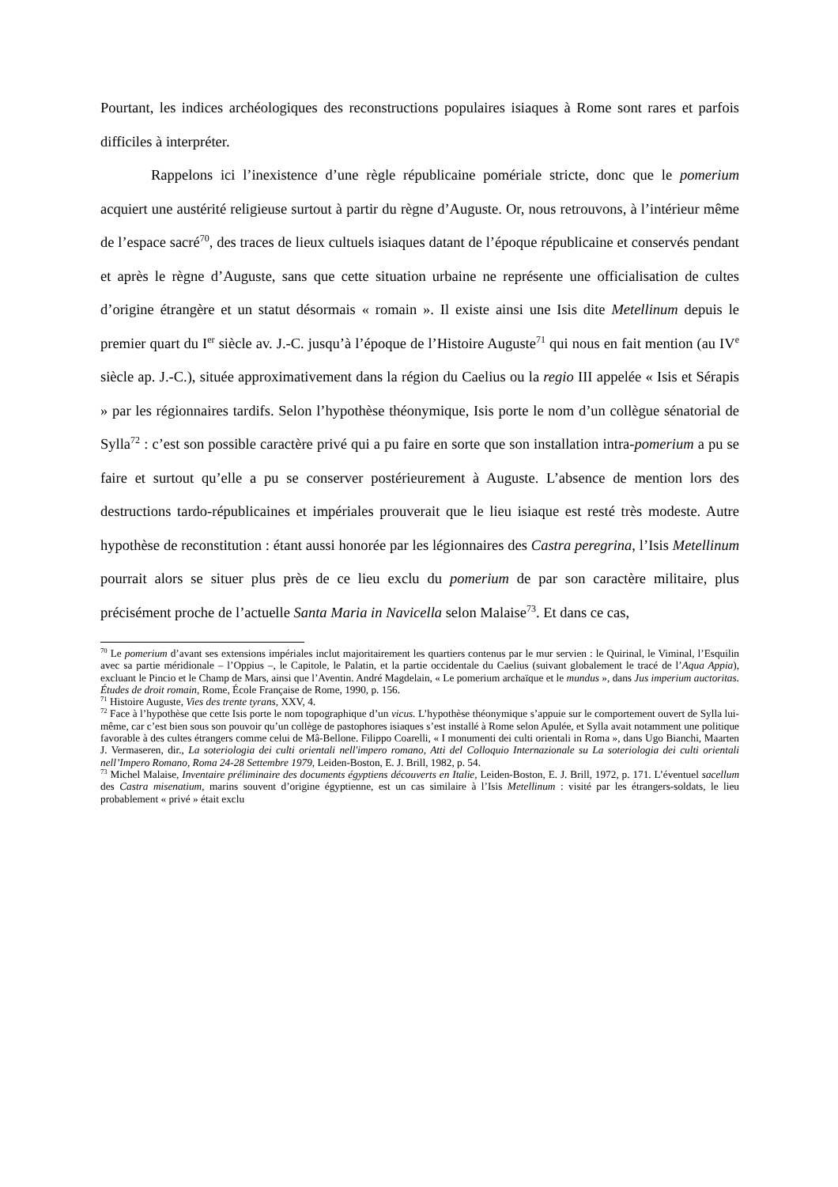Pourtant, les indices archéologiques des reconstructions populaires isiaques à Rome sont rares et parfois difficiles à interpréter.
Rappelons ici l’inexistence d’une règle républicaine pomériale stricte, donc que le pomerium acquiert une austérité religieuse surtout à partir du règne d’Auguste. Or, nous retrouvons, à l’intérieur même de l’espace sacré<sup>70</sup>, des traces de lieux cultuels isiaques datant de l’époque républicaine et conservés pendant et après le règne d’Auguste, sans que cette situation urbaine ne représente une officialisation de cultes d’origine étrangère et un statut désormais « romain ». Il existe ainsi une Isis dite Metellinum depuis le premier quart du I<sup>er</sup> siècle av. J.-C. jusqu’à l’époque de l’Histoire Auguste<sup>71</sup> qui nous en fait mention (au IV<sup>e</sup> siècle ap. J.-C.), située approximativement dans la région du Caelius ou la regio III appelée « Isis et Sérapis » par les régionnaires tardifs. Selon l’hypothèse théonymique, Isis porte le nom d’un collègue sénatorial de Sylla<sup>72</sup> : c’est son possible caractère privé qui a pu faire en sorte que son installation intra-pomerium a pu se faire et surtout qu’elle a pu se conserver postérieurement à Auguste. L’absence de mention lors des destructions tardo-républicaines et impériales prouverait que le lieu isiaque est resté très modeste. Autre hypothèse de reconstitution : étant aussi honorée par les légionnaires des Castra peregrina, l’Isis Metellinum pourrait alors se situer plus près de ce lieu exclu du pomerium de par son caractère militaire, plus précisément proche de l’actuelle Santa Maria in Navicella selon Malaise<sup>73</sup>. Et dans ce cas,
<sup>70</sup> Le pomerium d’avant ses extensions impériales inclut majoritairement les quartiers contenus par le mur servien : le Quirinal, le Viminal, l’Esquilin avec sa partie méridionale – l’Oppius –, le Capitole, le Palatin, et la partie occidentale du Caelius (suivant globalement le tracé de l’Aqua Appia), excluant le Pincio et le Champ de Mars, ainsi que l’Aventin. André Magdelain, « Le pomerium archaïque et le mundus », dans Jus imperium auctoritas. Études de droit romain, Rome, École Française de Rome, 1990, p. 156.
<sup>71</sup> Histoire Auguste, Vies des trente tyrans, XXV, 4.
<sup>72</sup> Face à l’hypothèse que cette Isis porte le nom topographique d’un vicus. L’hypothèse théonymique s’appuie sur le comportement ouvert de Sylla lui-même, car c’est bien sous son pouvoir qu’un collège de pastophores isiaques s’est installé à Rome selon Apulée, et Sylla avait notamment une politique favorable à des cultes étrangers comme celui de Mâ-Bellone. Filippo Coarelli, « I monumenti dei culti orientali in Roma », dans Ugo Bianchi, Maarten J. Vermaseren, dir., La soteriologia dei culti orientali nell'impero romano, Atti del Colloquio Internazionale su La soteriologia dei culti orientali nell’Impero Romano, Roma 24-28 Settembre 1979, Leiden-Boston, E. J. Brill, 1982, p. 54.
<sup>73</sup> Michel Malaise, Inventaire préliminaire des documents égyptiens découverts en Italie, Leiden-Boston, E. J. Brill, 1972, p. 171. L’éventuel sacellum des Castra misenatium, marins souvent d’origine égyptienne, est un cas similaire à l’Isis Metellinum : visité par les étrangers-soldats, le lieu probablement « privé » était exclu